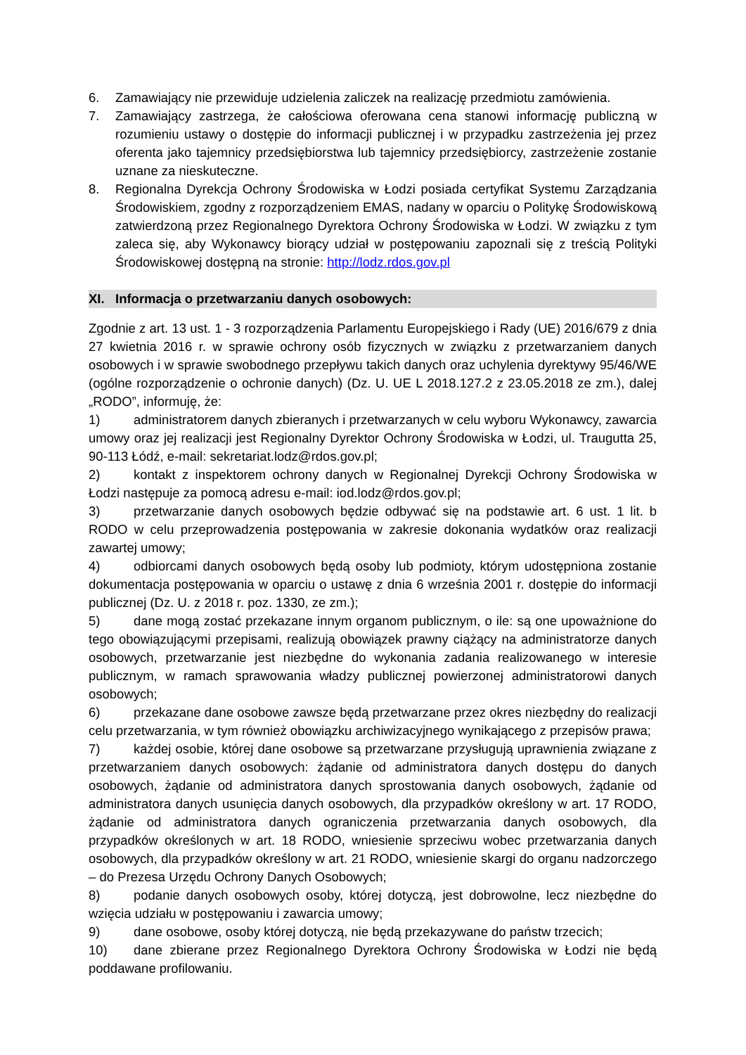6. Zamawiający nie przewiduje udzielenia zaliczek na realizację przedmiotu zamówienia.
7. Zamawiający zastrzega, że całościowa oferowana cena stanowi informację publiczną w rozumieniu ustawy o dostępie do informacji publicznej i w przypadku zastrzeżenia jej przez oferenta jako tajemnicy przedsiębiorstwa lub tajemnicy przedsiębiorcy, zastrzeżenie zostanie uznane za nieskuteczne.
8. Regionalna Dyrekcja Ochrony Środowiska w Łodzi posiada certyfikat Systemu Zarządzania Środowiskiem, zgodny z rozporządzeniem EMAS, nadany w oparciu o Politykę Środowiskową zatwierdzoną przez Regionalnego Dyrektora Ochrony Środowiska w Łodzi. W związku z tym zaleca się, aby Wykonawcy biorący udział w postępowaniu zapoznali się z treścią Polityki Środowiskowej dostępną na stronie: http://lodz.rdos.gov.pl
XI. Informacja o przetwarzaniu danych osobowych:
Zgodnie z art. 13 ust. 1 - 3 rozporządzenia Parlamentu Europejskiego i Rady (UE) 2016/679 z dnia 27 kwietnia 2016 r. w sprawie ochrony osób fizycznych w związku z przetwarzaniem danych osobowych i w sprawie swobodnego przepływu takich danych oraz uchylenia dyrektywy 95/46/WE (ogólne rozporządzenie o ochronie danych) (Dz. U. UE L 2018.127.2 z 23.05.2018 ze zm.), dalej „RODO”, informuję, że:
1) administratorem danych zbieranych i przetwarzanych w celu wyboru Wykonawcy, zawarcia umowy oraz jej realizacji jest Regionalny Dyrektor Ochrony Środowiska w Łodzi, ul. Traugutta 25, 90-113 Łódź, e-mail: sekretariat.lodz@rdos.gov.pl;
2) kontakt z inspektorem ochrony danych w Regionalnej Dyrekcji Ochrony Środowiska w Łodzi następuje za pomocą adresu e-mail: iod.lodz@rdos.gov.pl;
3) przetwarzanie danych osobowych będzie odbywać się na podstawie art. 6 ust. 1 lit. b RODO w celu przeprowadzenia postępowania w zakresie dokonania wydatków oraz realizacji zawartej umowy;
4) odbiorcami danych osobowych będą osoby lub podmioty, którym udostępniona zostanie dokumentacja postępowania w oparciu o ustawę z dnia 6 września 2001 r. dostępie do informacji publicznej (Dz. U. z 2018 r. poz. 1330, ze zm.);
5) dane mogą zostać przekazane innym organom publicznym, o ile: są one upoważnione do tego obowiązującymi przepisami, realizują obowiązek prawny ciążący na administratorze danych osobowych, przetwarzanie jest niezbędne do wykonania zadania realizowanego w interesie publicznym, w ramach sprawowania władzy publicznej powierzonej administratorowi danych osobowych;
6) przekazane dane osobowe zawsze będą przetwarzane przez okres niezbędny do realizacji celu przetwarzania, w tym również obowiązku archiwizacyjnego wynikającego z przepisów prawa;
7) każdej osobie, której dane osobowe są przetwarzane przysługują uprawnienia związane z przetwarzaniem danych osobowych: żądanie od administratora danych dostępu do danych osobowych, żądanie od administratora danych sprostowania danych osobowych, żądanie od administratora danych usunięcia danych osobowych, dla przypadków określony w art. 17 RODO, żądanie od administratora danych ograniczenia przetwarzania danych osobowych, dla przypadków określonych w art. 18 RODO, wniesienie sprzeciwu wobec przetwarzania danych osobowych, dla przypadków określony w art. 21 RODO, wniesienie skargi do organu nadzorczego – do Prezesa Urzędu Ochrony Danych Osobowych;
8) podanie danych osobowych osoby, której dotyczą, jest dobrowolne, lecz niezbędne do wzięcia udziału w postępowaniu i zawarcia umowy;
9) dane osobowe, osoby której dotyczą, nie będą przekazywane do państw trzecich;
10) dane zbierane przez Regionalnego Dyrektora Ochrony Środowiska w Łodzi nie będą poddawane profilowaniu.